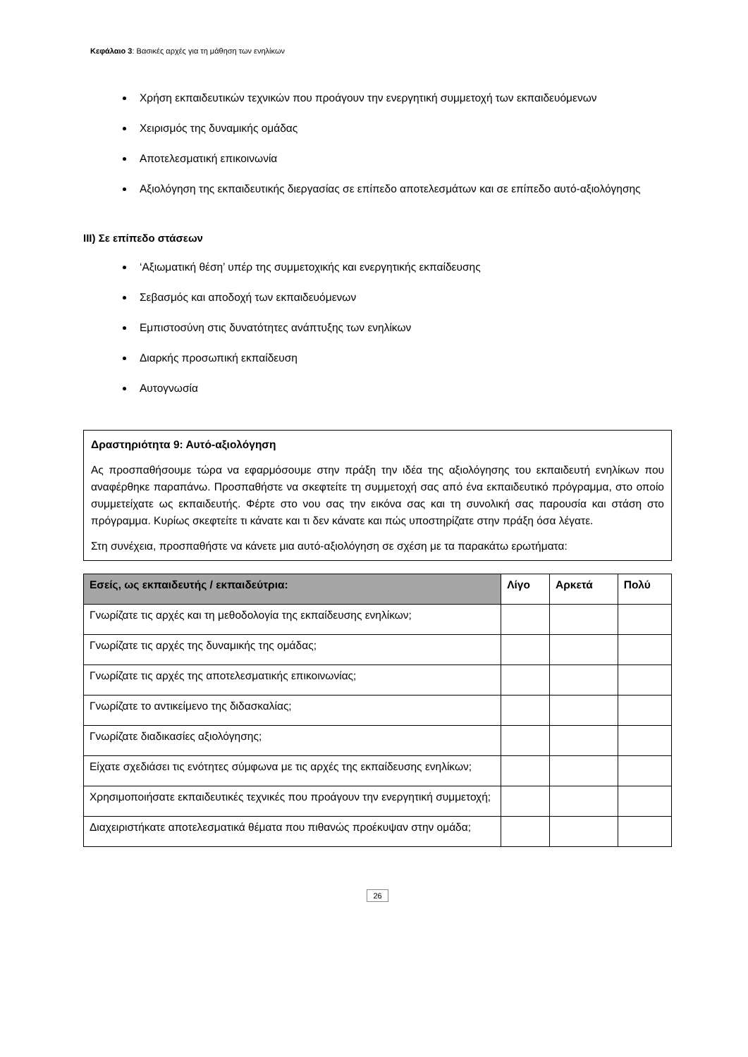Κεφάλαιο 3: Βασικές αρχές για τη μάθηση των ενηλίκων
Χρήση εκπαιδευτικών τεχνικών που προάγουν την ενεργητική συμμετοχή των εκπαιδευόμενων
Χειρισμός της δυναμικής ομάδας
Αποτελεσματική επικοινωνία
Αξιολόγηση της εκπαιδευτικής διεργασίας σε επίπεδο αποτελεσμάτων και σε επίπεδο αυτό-αξιολόγησης
III) Σε επίπεδο στάσεων
‘Αξιωματική θέση’ υπέρ της συμμετοχικής και ενεργητικής εκπαίδευσης
Σεβασμός και αποδοχή των εκπαιδευόμενων
Εμπιστοσύνη στις δυνατότητες ανάπτυξης των ενηλίκων
Διαρκής προσωπική εκπαίδευση
Αυτογνωσία
Δραστηριότητα 9: Αυτό-αξιολόγηση
Ας προσπαθήσουμε τώρα να εφαρμόσουμε στην πράξη την ιδέα της αξιολόγησης του εκπαιδευτή ενηλίκων που αναφέρθηκε παραπάνω. Προσπαθήστε να σκεφτείτε τη συμμετοχή σας από ένα εκπαιδευτικό πρόγραμμα, στο οποίο συμμετείχατε ως εκπαιδευτής. Φέρτε στο νου σας την εικόνα σας και τη συνολική σας παρουσία και στάση στο πρόγραμμα. Κυρίως σκεφτείτε τι κάνατε και τι δεν κάνατε και πώς υποστηρίζατε στην πράξη όσα λέγατε.
Στη συνέχεια, προσπαθήστε να κάνετε μια αυτό-αξιολόγηση σε σχέση με τα παρακάτω ερωτήματα:
| Εσείς, ως εκπαιδευτής / εκπαιδεύτρια: | Λίγο | Αρκετά | Πολύ |
| --- | --- | --- | --- |
| Γνωρίζατε τις αρχές και τη μεθοδολογία της εκπαίδευσης ενηλίκων; | | | |
| Γνωρίζατε τις αρχές της δυναμικής της ομάδας; | | | |
| Γνωρίζατε τις αρχές της αποτελεσματικής επικοινωνίας; | | | |
| Γνωρίζατε το αντικείμενο της διδασκαλίας; | | | |
| Γνωρίζατε διαδικασίες αξιολόγησης; | | | |
| Είχατε σχεδιάσει τις ενότητες σύμφωνα με τις αρχές της εκπαίδευσης ενηλίκων; | | | |
| Χρησιμοποιήσατε εκπαιδευτικές τεχνικές που προάγουν την ενεργητική συμμετοχή; | | | |
| Διαχειριστήκατε αποτελεσματικά θέματα που πιθανώς προέκυψαν στην ομάδα; | | | |
26